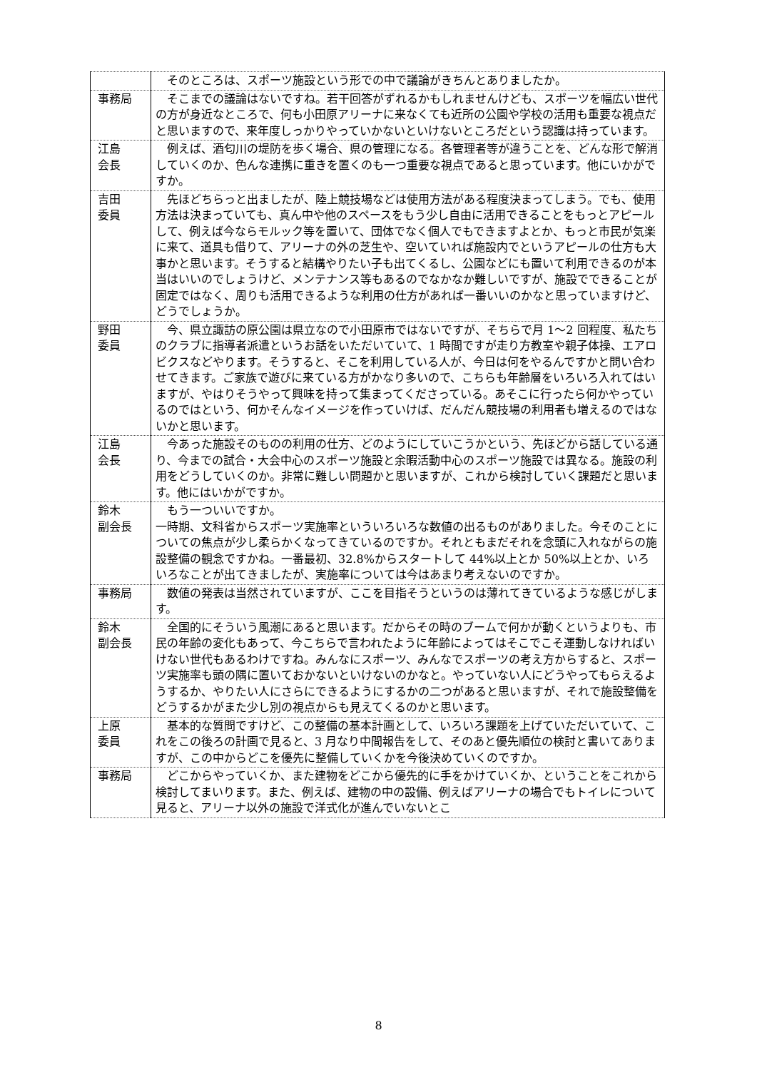| | そのところは、スポーツ施設という形での中で議論がきちんとありましたか。 |
| 事務局 | そこまでの議論はないですね。若干回答がずれるかもしれませんけども、スポーツを幅広い世代の方が身近なところで、何も小田原アリーナに来なくても近所の公園や学校の活用も重要な視点だと思いますので、来年度しっかりやっていかないといけないところだという認識は持っています。 |
| 江島 会長 | 例えば、酒匂川の堤防を歩く場合、県の管理になる。各管理者等が違うことを、どんな形で解消していくのか、色んな連携に重きを置くのも一つ重要な視点であると思っています。他にいかがですか。 |
| 吉田 委員 | 先ほどちらっと出ましたが、陸上競技場などは使用方法がある程度決まってしまう。でも、使用方法は決まっていても、真ん中や他のスペースをもう少し自由に活用できることをもっとアピールして、例えば今ならモルック等を置いて、団体でなく個人でもできますよとか、もっと市民が気楽に来て、道具も借りて、アリーナの外の芝生や、空いていれば施設内でというアピールの仕方も大事かと思います。そうすると結構やりたい子も出てくるし、公園などにも置いて利用できるのが本当はいいのでしょうけど、メンテナンス等もあるのでなかなか難しいですが、施設でできることが固定ではなく、周りも活用できるような利用の仕方があれば一番いいのかなと思っていますけど、どうでしょうか。 |
| 野田 委員 | 今、県立諏訪の原公園は県立なので小田原市ではないですが、そちらで月 1～2 回程度、私たちのクラブに指導者派遣というお話をいただいていて、1 時間ですが走り方教室や親子体操、エアロビクスなどやります。そうすると、そこを利用している人が、今日は何をやるんですかと問い合わせてきます。ご家族で遊びに来ている方がかなり多いので、こちらも年齢層をいろいろ入れてはいますが、やはりそうやって興味を持って集まってくださっている。あそこに行ったら何かやっているのではという、何かそんなイメージを作っていけば、だんだん競技場の利用者も増えるのではないかと思います。 |
| 江島 会長 | 今あった施設そのものの利用の仕方、どのようにしていこうかという、先ほどから話している通り、今までの試合・大会中心のスポーツ施設と余暇活動中心のスポーツ施設では異なる。施設の利用をどうしていくのか。非常に難しい問題かと思いますが、これから検討していく課題だと思います。他にはいかがですか。 |
| 鈴木 副会長 | もう一ついいですか。 一時期、文科省からスポーツ実施率といういろいろな数値の出るものがありました。今そのことについての焦点が少し柔らかくなってきているのですか。それともまだそれを念頭に入れながらの施設整備の観念ですかね。一番最初、32.8%からスタートして 44%以上とか 50%以上とか、いろいろなことが出てきましたが、実施率については今はあまり考えないのですか。 |
| 事務局 | 数値の発表は当然されていますが、ここを目指そうというのは薄れてきているような感じがします。 |
| 鈴木 副会長 | 全国的にそういう風潮にあると思います。だからその時のブームで何かが動くというよりも、市民の年齢の変化もあって、今こちらで言われたように年齢によってはそこでこそ運動しなければいけない世代もあるわけですね。みんなにスポーツ、みんなでスポーツの考え方からすると、スポーツ実施率も頭の隅に置いておかないといけないのかなと。やっていない人にどうやってもらえるようするか、やりたい人にさらにできるようにするかの二つがあると思いますが、それで施設整備をどうするかがまた少し別の視点からも見えてくるのかと思います。 |
| 上原 委員 | 基本的な質問ですけど、この整備の基本計画として、いろいろ課題を上げていただいていて、これをこの後ろの計画で見ると、3 月なり中間報告をして、そのあと優先順位の検討と書いてありますが、この中からどこを優先に整備していくかを今後決めていくのですか。 |
| 事務局 | どこからやっていくか、また建物をどこから優先的に手をかけていくか、ということをこれから検討してまいります。また、例えば、建物の中の設備、例えばアリーナの場合でもトイレについて見ると、アリーナ以外の施設で洋式化が進んでいないとこ |
8